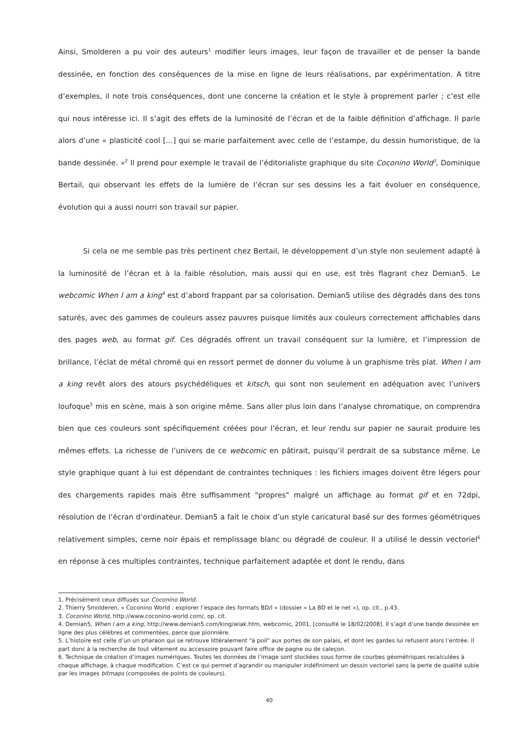Ainsi, Smolderen a pu voir des auteurs<sup>1</sup> modifier leurs images, leur façon de travailler et de penser la bande dessinée, en fonction des conséquences de la mise en ligne de leurs réalisations, par expérimentation. A titre d’exemples, il note trois conséquences, dont une concerne la création et le style à proprement parler ; c’est elle qui nous intéresse ici. Il s’agit des effets de la luminosité de l’écran et de la faible définition d’affichage. Il parle alors d’une « plasticité cool […] qui se marie parfaitement avec celle de l’estampe, du dessin humoristique, de la bande dessinée. »<sup>2</sup> Il prend pour exemple le travail de l’éditorialiste graphique du site Coconino World<sup>3</sup>, Dominique Bertail, qui observant les effets de la lumière de l’écran sur ses dessins les a fait évoluer en conséquence, évolution qui a aussi nourri son travail sur papier.
Si cela ne me semble pas très pertinent chez Bertail, le développement d’un style non seulement adapté à la luminosité de l’écran et à la faible résolution, mais aussi qui en use, est très flagrant chez Demian5. Le webcomic When I am a king<sup>4</sup> est d’abord frappant par sa colorisation. Demian5 utilise des dégradés dans des tons saturés, avec des gammes de couleurs assez pauvres puisque limités aux couleurs correctement affichables dans des pages web, au format gif. Ces dégradés offrent un travail conséquent sur la lumière, et l’impression de brillance, l’éclat de métal chromé qui en ressort permet de donner du volume à un graphisme très plat. When I am a king revêt alors des atours psychédéliques et kitsch, qui sont non seulement en adéquation avec l’univers loufoque<sup>5</sup> mis en scène, mais à son origine même. Sans aller plus loin dans l’analyse chromatique, on comprendra bien que ces couleurs sont spécifiquement créées pour l’écran, et leur rendu sur papier ne saurait produire les mêmes effets. La richesse de l’univers de ce webcomic en pâtirait, puisqu’il perdrait de sa substance même. Le style graphique quant à lui est dépendant de contraintes techniques : les fichiers images doivent être légers pour des chargements rapides mais être suffisamment "propres" malgré un affichage au format gif et en 72dpi, résolution de l’écran d’ordinateur. Demian5 a fait le choix d’un style caricatural basé sur des formes géométriques relativement simples, cerne noir épais et remplissage blanc ou dégradé de couleur. Il a utilisé le dessin vectoriel<sup>6</sup> en réponse à ces multiples contraintes, technique parfaitement adaptée et dont le rendu, dans
1. Précisément ceux diffusés sur Coconino World.
2. Thierry Smolderen, « Coconino World : explorer l’espace des formats BD/I » (dossier « La BD et le net »), op. cit., p.43.
3. Coconino World, http://www.coconino-world.com/, op. cit.
4. Demian5, When I am a king, http://www.demian5.com/king/wiak.htm, webcomic, 2001, [consulté le 18/02/2008]. Il s’agit d’une bande dessinée en ligne des plus célèbres et commentées, parce que pionnière.
5. L’histoire est celle d’un un pharaon qui se retrouve littéralement "à poil" aux portes de son palais, et dont les gardes lui refusent alors l’entrée. Il part donc à la recherche de tout vêtement ou accessoire pouvant faire office de pagne ou de caleçon.
6. Technique de création d’images numériques. Toutes les données de l’image sont stockées sous forme de courbes géométriques recalculées à chaque affichage, à chaque modification. C’est ce qui permet d’agrandir ou manipuler indéfiniment un dessin vectoriel sans la perte de qualité subie par les images bitmaps (composées de points de couleurs).
40